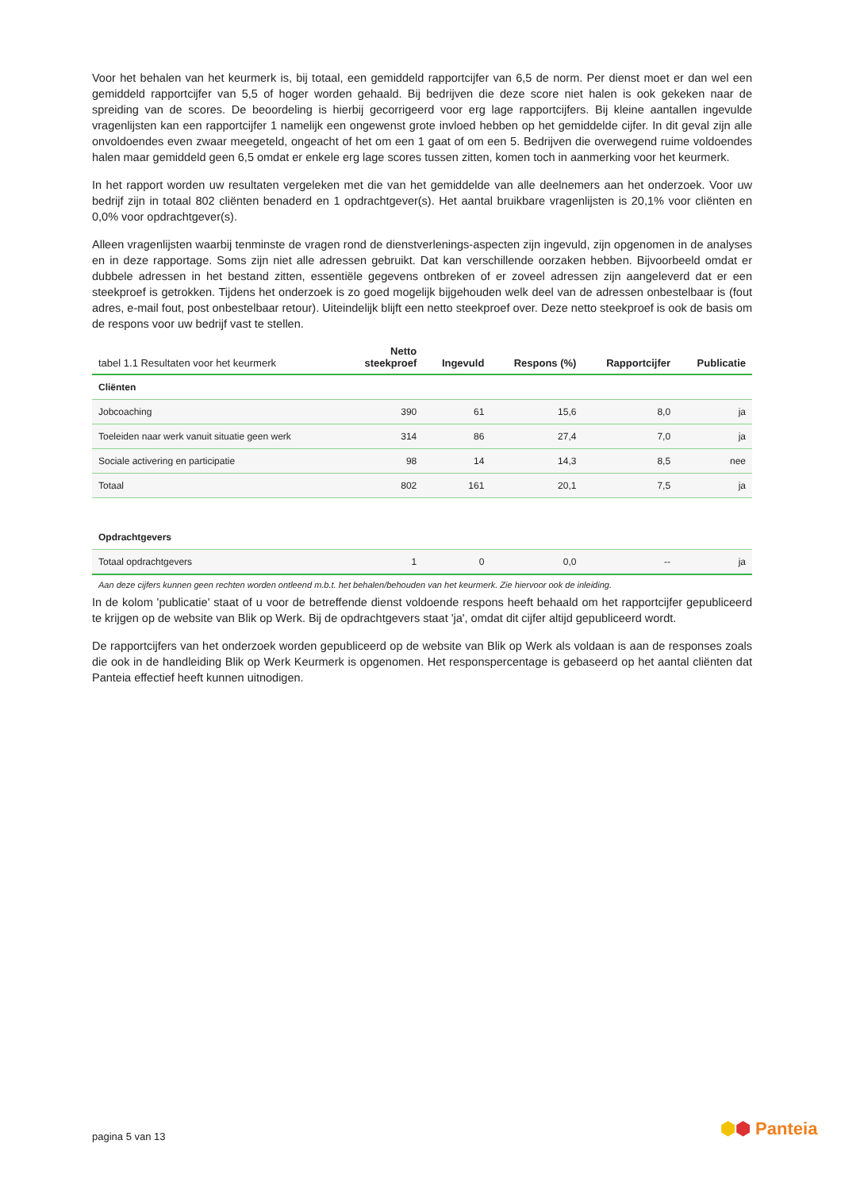Voor het behalen van het keurmerk is, bij totaal, een gemiddeld rapportcijfer van 6,5 de norm. Per dienst moet er dan wel een gemiddeld rapportcijfer van 5,5 of hoger worden gehaald. Bij bedrijven die deze score niet halen is ook gekeken naar de spreiding van de scores. De beoordeling is hierbij gecorrigeerd voor erg lage rapportcijfers. Bij kleine aantallen ingevulde vragenlijsten kan een rapportcijfer 1 namelijk een ongewenst grote invloed hebben op het gemiddelde cijfer. In dit geval zijn alle onvoldoendes even zwaar meegeteld, ongeacht of het om een 1 gaat of om een 5. Bedrijven die overwegend ruime voldoendes halen maar gemiddeld geen 6,5 omdat er enkele erg lage scores tussen zitten, komen toch in aanmerking voor het keurmerk.
In het rapport worden uw resultaten vergeleken met die van het gemiddelde van alle deelnemers aan het onderzoek. Voor uw bedrijf zijn in totaal 802 cliënten benaderd en 1 opdrachtgever(s). Het aantal bruikbare vragenlijsten is 20,1% voor cliënten en 0,0% voor opdrachtgever(s).
Alleen vragenlijsten waarbij tenminste de vragen rond de dienstverlenings-aspecten zijn ingevuld, zijn opgenomen in de analyses en in deze rapportage. Soms zijn niet alle adressen gebruikt. Dat kan verschillende oorzaken hebben. Bijvoorbeeld omdat er dubbele adressen in het bestand zitten, essentiële gegevens ontbreken of er zoveel adressen zijn aangeleverd dat er een steekproef is getrokken. Tijdens het onderzoek is zo goed mogelijk bijgehouden welk deel van de adressen onbestelbaar is (fout adres, e-mail fout, post onbestelbaar retour). Uiteindelijk blijft een netto steekproef over. Deze netto steekproef is ook de basis om de respons voor uw bedrijf vast te stellen.
| tabel 1.1 Resultaten voor het keurmerk | Netto steekproef | Ingevuld | Respons (%) | Rapportcijfer | Publicatie |
| --- | --- | --- | --- | --- | --- |
| Cliënten | | | | | |
| Jobcoaching | 390 | 61 | 15,6 | 8,0 | ja |
| Toeleiden naar werk vanuit situatie geen werk | 314 | 86 | 27,4 | 7,0 | ja |
| Sociale activering en participatie | 98 | 14 | 14,3 | 8,5 | nee |
| Totaal | 802 | 161 | 20,1 | 7,5 | ja |
| Opdrachtgevers | | | | | |
| Totaal opdrachtgevers | 1 | 0 | 0,0 | -- | ja |
Aan deze cijfers kunnen geen rechten worden ontleend m.b.t. het behalen/behouden van het keurmerk. Zie hiervoor ook de inleiding.
In de kolom 'publicatie' staat of u voor de betreffende dienst voldoende respons heeft behaald om het rapportcijfer gepubliceerd te krijgen op de website van Blik op Werk. Bij de opdrachtgevers staat 'ja', omdat dit cijfer altijd gepubliceerd wordt.
De rapportcijfers van het onderzoek worden gepubliceerd op de website van Blik op Werk als voldaan is aan de responses zoals die ook in de handleiding Blik op Werk Keurmerk is opgenomen. Het responspercentage is gebaseerd op het aantal cliënten dat Panteia effectief heeft kunnen uitnodigen.
pagina 5 van 13 ⬢⬢ Panteia